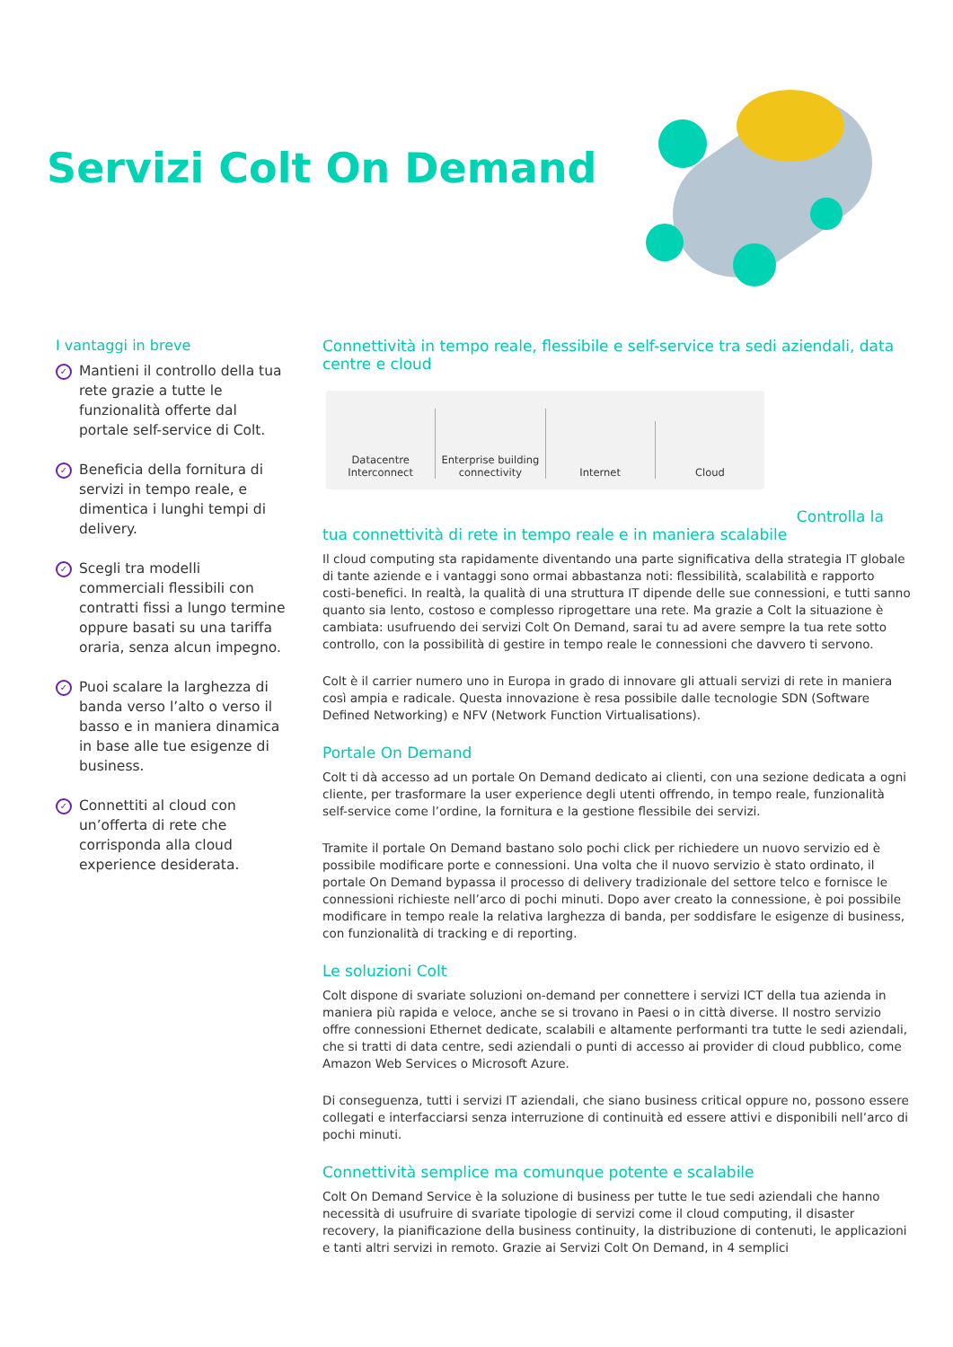Servizi Colt On Demand
I vantaggi in breve
✓ Mantieni il controllo della tua rete grazie a tutte le funzionalità offerte dal portale self-service di Colt.
✓ Beneficia della fornitura di servizi in tempo reale, e dimentica i lunghi tempi di delivery.
✓ Scegli tra modelli commerciali flessibili con contratti fissi a lungo termine oppure basati su una tariffa oraria, senza alcun impegno.
✓ Puoi scalare la larghezza di banda verso l’alto o verso il basso e in maniera dinamica in base alle tue esigenze di business.
✓ Connettiti al cloud con un’offerta di rete che corrisponda alla cloud experience desiderata.
Connettività in tempo reale, flessibile e self-service tra sedi aziendali, data centre e cloud
Datacentre
Interconnect
Enterprise building
connectivity
Internet
Cloud
Controlla la
tua connettività di rete in tempo reale e in maniera scalabile
Il cloud computing sta rapidamente diventando una parte significativa della strategia IT globale di tante aziende e i vantaggi sono ormai abbastanza noti: flessibilità, scalabilità e rapporto costi-benefici. In realtà, la qualità di una struttura IT dipende delle sue connessioni, e tutti sanno quanto sia lento, costoso e complesso riprogettare una rete. Ma grazie a Colt la situazione è cambiata: usufruendo dei servizi Colt On Demand, sarai tu ad avere sempre la tua rete sotto controllo, con la possibilità di gestire in tempo reale le connessioni che davvero ti servono.
Colt è il carrier numero uno in Europa in grado di innovare gli attuali servizi di rete in maniera così ampia e radicale. Questa innovazione è resa possibile dalle tecnologie SDN (Software Defined Networking) e NFV (Network Function Virtualisations).
Portale On Demand
Colt ti dà accesso ad un portale On Demand dedicato ai clienti, con una sezione dedicata a ogni cliente, per trasformare la user experience degli utenti offrendo, in tempo reale, funzionalità self-service come l’ordine, la fornitura e la gestione flessibile dei servizi.
Tramite il portale On Demand bastano solo pochi click per richiedere un nuovo servizio ed è possibile modificare porte e connessioni. Una volta che il nuovo servizio è stato ordinato, il portale On Demand bypassa il processo di delivery tradizionale del settore telco e fornisce le connessioni richieste nell’arco di pochi minuti. Dopo aver creato la connessione, è poi possibile modificare in tempo reale la relativa larghezza di banda, per soddisfare le esigenze di business, con funzionalità di tracking e di reporting.
Le soluzioni Colt
Colt dispone di svariate soluzioni on-demand per connettere i servizi ICT della tua azienda in maniera più rapida e veloce, anche se si trovano in Paesi o in città diverse. Il nostro servizio offre connessioni Ethernet dedicate, scalabili e altamente performanti tra tutte le sedi aziendali, che si tratti di data centre, sedi aziendali o punti di accesso ai provider di cloud pubblico, come Amazon Web Services o Microsoft Azure.
Di conseguenza, tutti i servizi IT aziendali, che siano business critical oppure no, possono essere collegati e interfacciarsi senza interruzione di continuità ed essere attivi e disponibili nell’arco di pochi minuti.
Connettività semplice ma comunque potente e scalabile
Colt On Demand Service è la soluzione di business per tutte le tue sedi aziendali che hanno necessità di usufruire di svariate tipologie di servizi come il cloud computing, il disaster recovery, la pianificazione della business continuity, la distribuzione di contenuti, le applicazioni e tanti altri servizi in remoto. Grazie ai Servizi Colt On Demand, in 4 semplici